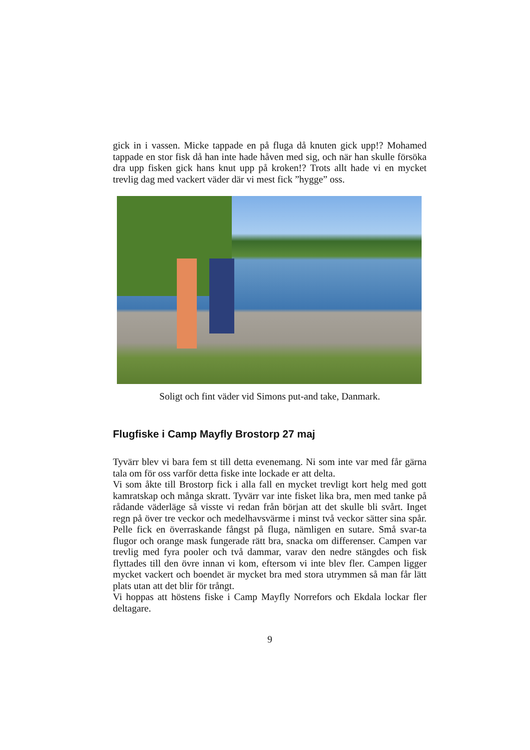gick in i vassen. Micke tappade en på fluga då knuten gick upp!? Mohamed tappade en stor fisk då han inte hade håven med sig, och när han skulle försöka dra upp fisken gick hans knut upp på kroken!? Trots allt hade vi en mycket trevlig dag med vackert väder där vi mest fick ”hygge” oss.
Soligt och fint väder vid Simons put-and take, Danmark.
Flugfiske i Camp Mayfly Brostorp 27 maj
Tyvärr blev vi bara fem st till detta evenemang. Ni som inte var med får gärna tala om för oss varför detta fiske inte lockade er att delta.
Vi som åkte till Brostorp fick i alla fall en mycket trevligt kort helg med gott kamratskap och många skratt. Tyvärr var inte fisket lika bra, men med tanke på rådande väderläge så visste vi redan från början att det skulle bli svårt. Inget regn på över tre veckor och medelhavsvärme i minst två veckor sätter sina spår. Pelle fick en överraskande fångst på fluga, nämligen en sutare. Små svar-ta flugor och orange mask fungerade rätt bra, snacka om differenser. Campen var trevlig med fyra pooler och två dammar, varav den nedre stängdes och fisk flyttades till den övre innan vi kom, eftersom vi inte blev fler. Campen ligger mycket vackert och boendet är mycket bra med stora utrymmen så man får lätt plats utan att det blir för trångt.
Vi hoppas att höstens fiske i Camp Mayfly Norrefors och Ekdala lockar fler deltagare.
9